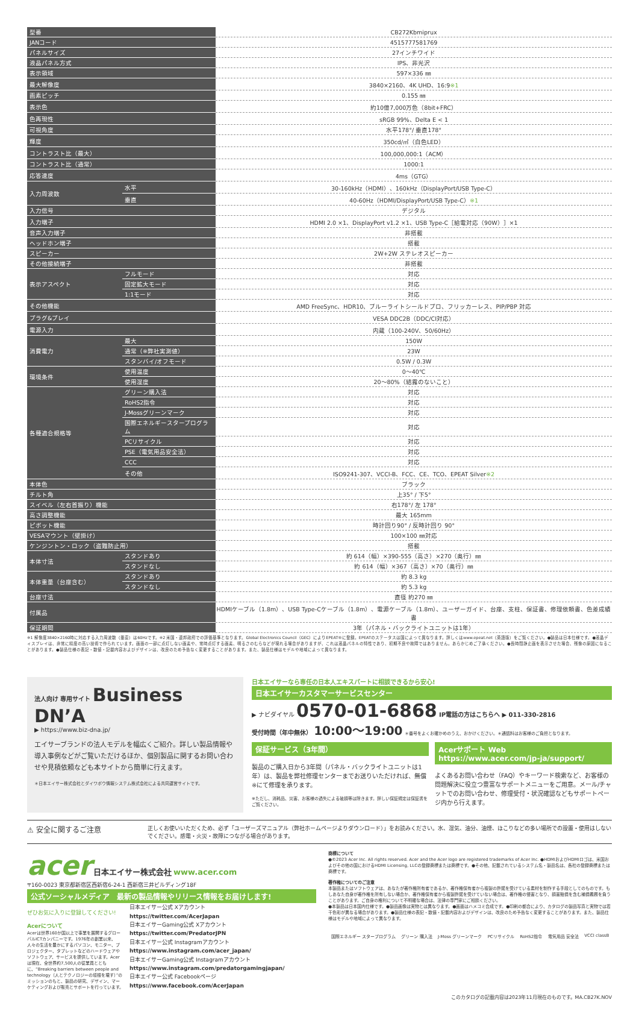| 型番 | | CB272Kbmiprux |
| JANコード | | 4515777581769 |
| パネルサイズ | | 27インチワイド |
| 液晶パネル方式 | | IPS、非光沢 |
| 表示領域 | | 597×336 ㎜ |
| 最大解像度 | | 3840×2160、4K UHD、16:9 ※1 |
| 画素ピッチ | | 0.155 ㎜ |
| 表示色 | | 約10億7,000万色（8bit+FRC） |
| 色再現性 | | sRGB 99%、Delta E < 1 |
| 可視角度 | | 水平178°/ 垂直178° |
| 輝度 | | 350cd/㎡（白色LED） |
| コントラスト比（最大） | | 100,000,000:1（ACM） |
| コントラスト比（通常） | | 1000:1 |
| 応答速度 | | 4ms（GTG） |
| 入力周波数 | 水平 | 30-160kHz（HDMI）、160kHz（DisplayPort/USB Type-C） |
| | 垂直 | 40-60Hz（HDMI/DisplayPort/USB Type-C） ※1 |
| 入力信号 | | デジタル |
| 入力端子 | | HDMI 2.0 ×1、DisplayPort v1.2 ×1、USB Type-C［給電対応（90W）］×1 |
| 音声入力端子 | | 非搭載 |
| ヘッドホン端子 | | 搭載 |
| スピーカー | | 2W+2W ステレオスピーカー |
| その他接続端子 | | 非搭載 |
| 表示アスペクト | フルモード | 対応 |
| | 固定拡大モード | 対応 |
| | 1:1モード | 対応 |
| その他機能 | | AMD FreeSync、HDR10、ブルーライトシールドプロ、フリッカーレス、PIP/PBP 対応 |
| プラグ&プレイ | | VESA DDC2B（DDC/CI対応） |
| 電源入力 | | 内蔵（100-240V、50/60Hz） |
| 消費電力 | 最大 | 150W |
| | 通常（※弊社実測値） | 23W |
| | スタンバイ/オフモード | 0.5W / 0.3W |
| 環境条件 | 使用温度 | 0〜40℃ |
| | 使用湿度 | 20〜80%（結露のないこと） |
| 各種適合規格等 | グリーン購入法 | 対応 |
| | RoHS2指令 | 対応 |
| | J-Mossグリーンマーク | 対応 |
| | 国際エネルギースタープログラム | 対応 |
| | PCリサイクル | 対応 |
| | PSE（電気用品安全法） | 対応 |
| | CCC | 対応 |
| | その他 | ISO9241-307、VCCI-B、FCC、CE、TCO、EPEAT Silver ※2 |
| 本体色 | | ブラック |
| チルト角 | | 上35° / 下5° |
| スイベル（左右首振り）機能 | | 右178°/ 左 178° |
| 高さ調整機能 | | 最大 165mm |
| ピボット機能 | | 時計回り90° / 反時計回り 90° |
| VESAマウント（壁掛け） | | 100×100 ㎜対応 |
| ケンジントン・ロック（盗難防止用） | | 搭載 |
| 本体寸法 | スタンドあり | 約 614（幅）×390-555（高さ）×270（奥行）㎜ |
| | スタンドなし | 約 614（幅）×367（高さ）×70（奥行）㎜ |
| 本体重量（台座含む） | スタンドあり | 約 8.3 kg |
| | スタンドなし | 約 5.3 kg |
| 台座寸法 | | 直径 約270 ㎜ |
| 付属品 | | HDMIケーブル（1.8m）、USB Type-Cケーブル（1.8m）、電源ケーブル（1.8m）、ユーザーガイド、台座、支柱、保証書、修理依頼書、色差成績書 |
| 保証期間 | | 3年（パネル・バックライトユニットは1年） |
※1 解像度3840×2160時に対応する入力周波数（垂直）は60Hzです。※2 米国・連邦政府での評価基準となります。Global Electronics Council（GEC）によりEPEAT®に登録。EPEATのステータスは国によって異なります。詳しくはwww.epeat.net（英語版）をご覧ください。●製品は日本仕様です。●液晶ディスプレイは、非常に精度の高い技術で作られています。画面の一部に点灯しない画素や、常時点灯する画素、明るさのむらなどが現れる場合がありますが、これは液晶パネルの特性であり、初期不良や故障ではありません。あらかじめご了承ください。●長時間静止画を表示させた場合、残像の原因になることがあります。●製品仕様の表記・数値・記載内容およびデザインは、改良のため予告なく変更することがあります。また、製品仕様はモデルや地域によって異なります。
法人向け 専用サイト Business DN’A
▶ https://www.biz-dna.jp/
エイサーブランドの法人モデルを幅広くご紹介。詳しい製品情報や導入事例などがご覧いただけるほか、個別製品に関するお問い合わせや見積依頼なども本サイトから簡単に行えます。
＊日本エイサー株式会社とダイワボウ情報システム株式会社による共同運営サイトです。
日本エイサーなら専任の日本人エキスパートに相談できるから安心!
日本エイサーカスタマーサービスセンター
▶ ナビダイヤル 0570-01-6868 IP電話の方はこちらへ ▶ 011-330-2816
受付時間（年中無休） 10:00〜19:00 ＊番号をよくお確かめのうえ、おかけください。＊通話料はお客様のご負担となります。
保証サービス（3年間）
製品のご購入日から3年間（パネル・バックライトユニットは1年）は、製品を弊社修理センターまでお送りいただければ、無償※にて修理を承ります。
※ただし、消耗品、災害、お客様の過失による破損等は除きます。詳しい保証規定は保証書をご覧ください。
Acerサポート Web https://www.acer.com/jp-ja/support/
よくあるお問い合わせ（FAQ）やキーワード検索など、お客様の問題解決に役立つ豊富なサポートメニューをご用意。メール/チャットでのお問い合わせ、修理受付・状況確認などもサポートページ内から行えます。
⚠ 安全に関するご注意
正しくお使いいただくため、必ず「ユーザーズマニュアル（弊社ホームページよりダウンロード）」をお読みください。水、湿気、油分、油煙、ほこりなどの多い場所での設置・使用はしないでください。感電・火災・故障につながる場合があります。
acer 日本エイサー株式会社 www.acer.com
〒160-0023 東京都新宿区西新宿6-24-1 西新宿三井ビルディング18F
公式ソーシャルメディア　最新の製品情報やリリース情報をお届けします!
ぜひお気に入りに登録してください!
Acerについて
Acerは世界160か国以上で事業を展開するグローバルICTカンパニーです。1976年の創業以来、人々の生活を豊かにするパソコン、モニター、プロジェクター、タブレットなどのハードウェアやソフトウェア、サービスを提供しています。Acerは現在、全世界約7,500人の従業員とともに、“Breaking barriers between people and technology（人とテクノロジーの垣根を壊す）”のミッションのもと、製品の研究、デザイン、マーケティングおよび販売とサポートを行っています。
日本エイサー公式 Xアカウント
https://twitter.com/AcerJapan
日本エイサーGaming公式 Xアカウント
https://twitter.com/PredatorJPN
日本エイサー公式 Instagramアカウント
https://www.instagram.com/acer_japan/
日本エイサーGaming公式 Instagramアカウント
https://www.instagram.com/predatorgamingjapan/
日本エイサー公式 Facebookページ
https://www.facebook.com/AcerJapan
商標について
●©2023 Acer Inc. All rights reserved. Acer and the Acer logo are registered trademarks of Acer Inc. ●HDMIおよびHDMIロゴは、米国およびその他の国におけるHDMI Licensing, LLCの登録商標または商標です。●その他、記載されているシステム名・製品名は、各社の登録商標または商標です。
著作権についてのご注意
本製品またはソフトウェアは、あなたが著作権所有者であるか、著作権保有者から複製の許諾を受けている素材を制作する手段としてのものです。もしあなた自身が著作権を所有しない場合か、著作権保有者から複製許諾を受けていない場合は、著作権の侵害となり、損害賠償を含む補償義務を負うことがあります。ご自身の権利について不明確な場合は、法律の専門家にご相談ください。
●本製品は日本国内仕様です。●製品画像は実物とは異なります。●画面はハメコミ合成です。●印刷の都合により、カタログの製品写真と実物では若干色彩が異なる場合があります。●製品仕様の表記・数値・記載内容およびデザインは、改良のため予告なく変更することがあります。また、製品仕様はモデルや地域によって異なります。
国際エネルギー スタープログラム グリーン 購入法 J-Moss グリーンマーク PCリサイクル RoHS2指令 電気用品 安全法 VCCI classB
このカタログの記載内容は2023年11月現在のものです。MA.CB27K.NOV